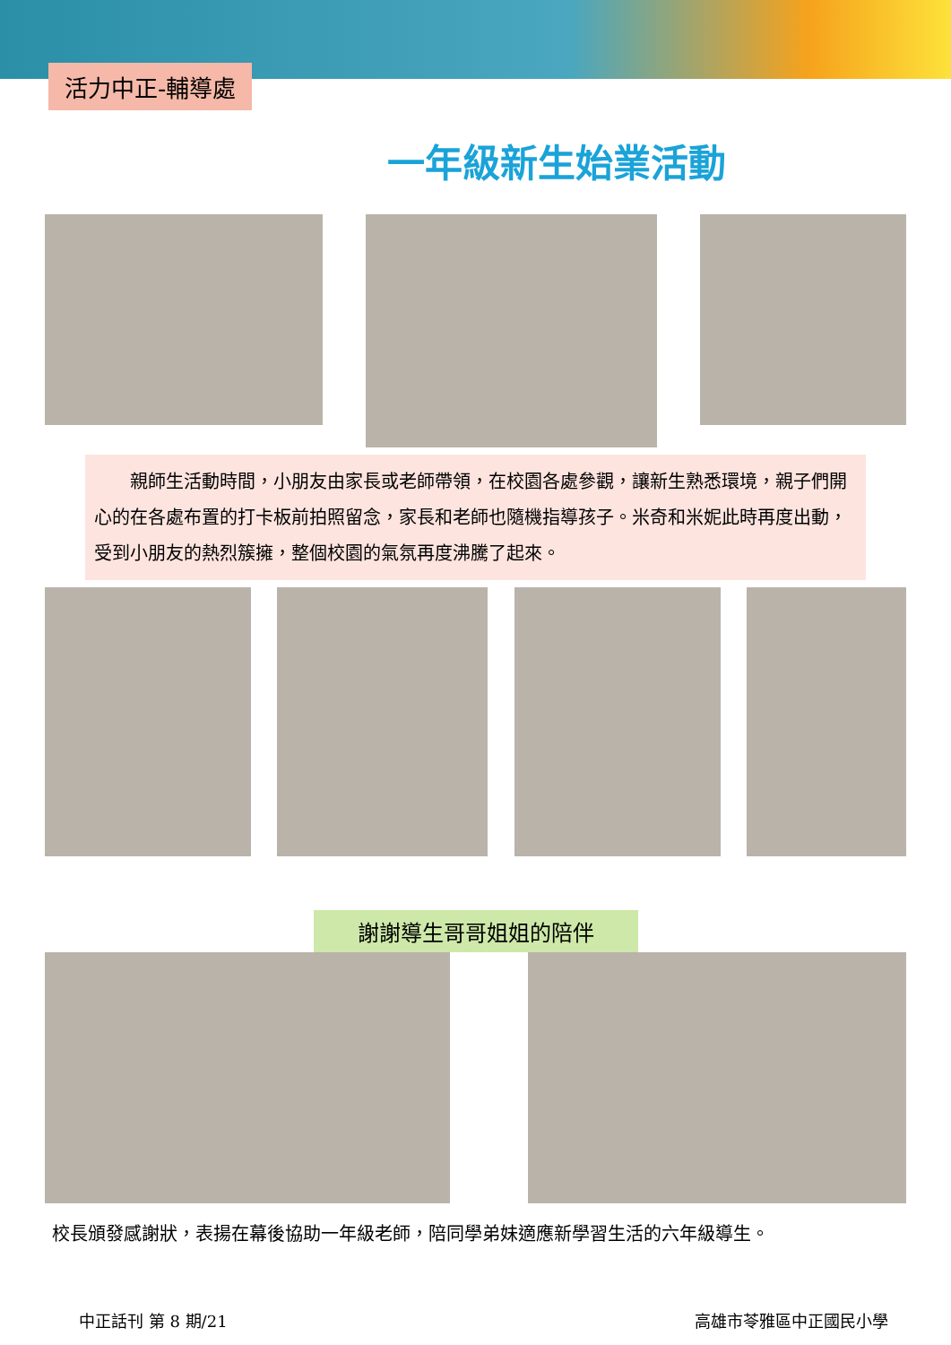活力中正-輔導處
一年級新生始業活動
　　親師生活動時間，小朋友由家長或老師帶領，在校園各處參觀，讓新生熟悉環境，親子們開心的在各處布置的打卡板前拍照留念，家長和老師也隨機指導孩子。米奇和米妮此時再度出動，受到小朋友的熱烈簇擁，整個校園的氣氛再度沸騰了起來。
謝謝導生哥哥姐姐的陪伴
校長頒發感謝狀，表揚在幕後協助一年級老師，陪同學弟妹適應新學習生活的六年級導生。
中正話刊 第 8 期/21 高雄市苓雅區中正國民小學